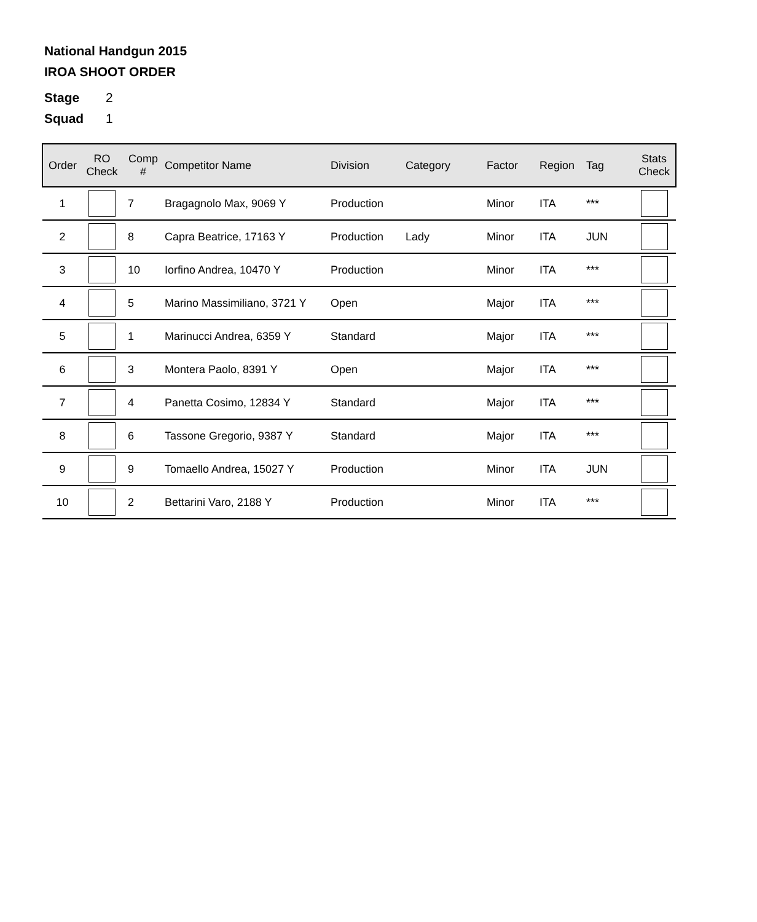National Handgun 2015
IROA SHOOT ORDER
Stage 2
Squad 1
| Order | RO Check | Comp # | Competitor Name | Division | Category | Factor | Region | Tag | Stats Check |
| --- | --- | --- | --- | --- | --- | --- | --- | --- | --- |
| 1 | | 7 | Bragagnolo Max, 9069 Y | Production | | Minor | ITA | *** | |
| 2 | | 8 | Capra Beatrice, 17163 Y | Production | Lady | Minor | ITA | JUN | |
| 3 | | 10 | Iorfino Andrea, 10470 Y | Production | | Minor | ITA | *** | |
| 4 | | 5 | Marino Massimiliano, 3721 Y | Open | | Major | ITA | *** | |
| 5 | | 1 | Marinucci Andrea, 6359 Y | Standard | | Major | ITA | *** | |
| 6 | | 3 | Montera Paolo, 8391 Y | Open | | Major | ITA | *** | |
| 7 | | 4 | Panetta Cosimo, 12834 Y | Standard | | Major | ITA | *** | |
| 8 | | 6 | Tassone Gregorio, 9387 Y | Standard | | Major | ITA | *** | |
| 9 | | 9 | Tomaello Andrea, 15027 Y | Production | | Minor | ITA | JUN | |
| 10 | | 2 | Bettarini Varo, 2188 Y | Production | | Minor | ITA | *** | |